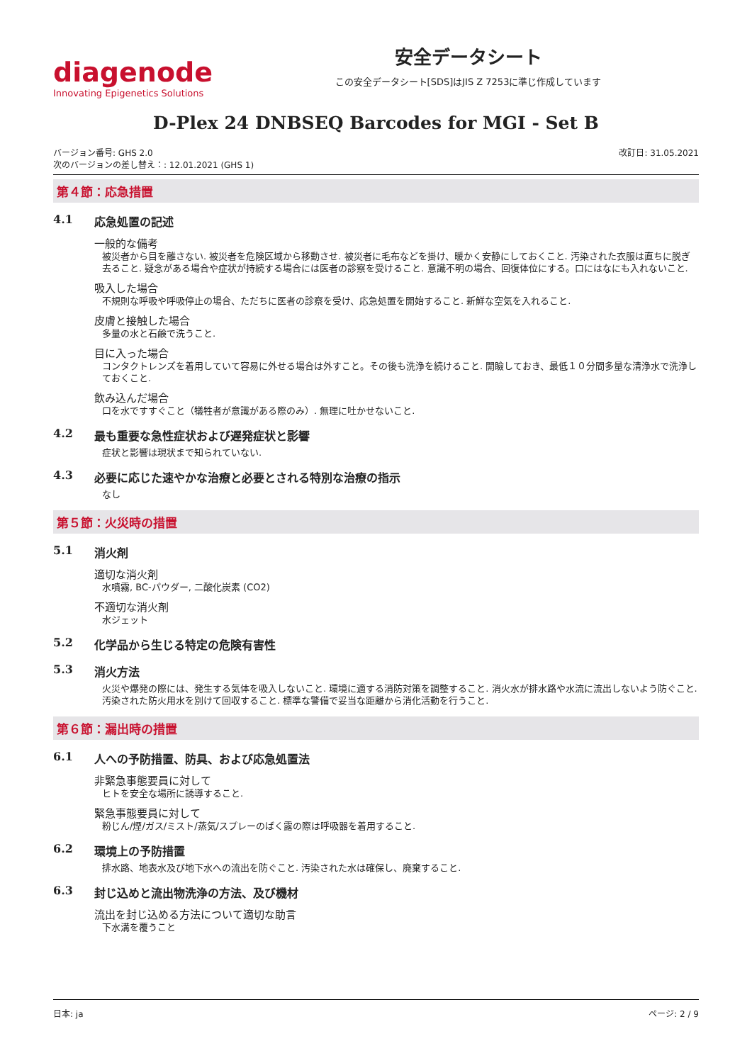diagenode
Innovating Epigenetics Solutions
安全データシート
この安全データシート[SDS]はJIS Z 7253に準じ作成しています
D-Plex 24 DNBSEQ Barcodes for MGI - Set B
バージョン番号: GHS 2.0
次のバージョンの差し替え：: 12.01.2021 (GHS 1)
改訂日: 31.05.2021
第４節：応急措置
4.1 応急処置の記述
一般的な備考
被災者から目を離さない. 被災者を危険区域から移動させ. 被災者に毛布などを掛け、暖かく安静にしておくこと. 汚染された衣服は直ちに脱ぎ去ること. 疑念がある場合や症状が持続する場合には医者の診察を受けること. 意識不明の場合、回復体位にする。口にはなにも入れないこと.
吸入した場合
不規則な呼吸や呼吸停止の場合、ただちに医者の診察を受け、応急処置を開始すること. 新鮮な空気を入れること.
皮膚と接触した場合
多量の水と石鹸で洗うこと.
目に入った場合
コンタクトレンズを着用していて容易に外せる場合は外すこと。その後も洗浄を続けること. 開瞼しておき、最低１０分間多量な清浄水で洗浄しておくこと.
飲み込んだ場合
口を水ですすぐこと（犠牲者が意識がある際のみ）. 無理に吐かせないこと.
4.2 最も重要な急性症状および遅発症状と影響
症状と影響は現状まで知られていない.
4.3 必要に応じた速やかな治療と必要とされる特別な治療の指示
なし
第５節：火災時の措置
5.1 消火剤
適切な消火剤
水噴霧, BC-パウダー, 二酸化炭素 (CO2)
不適切な消火剤
水ジェット
5.2 化学品から生じる特定の危険有害性
5.3 消火方法
火災や爆発の際には、発生する気体を吸入しないこと. 環境に適する消防対策を調整すること. 消火水が排水路や水流に流出しないよう防ぐこと. 汚染された防火用水を別けて回収すること. 標準な警備で妥当な距離から消化活動を行うこと.
第６節：漏出時の措置
6.1 人への予防措置、防具、および応急処置法
非緊急事態要員に対して
ヒトを安全な場所に誘導すること.
緊急事態要員に対して
粉じん/煙/ガス/ミスト/蒸気/スプレーのばく露の際は呼吸器を着用すること.
6.2 環境上の予防措置
排水路、地表水及び地下水への流出を防ぐこと. 汚染された水は確保し、廃棄すること.
6.3 封じ込めと流出物洗浄の方法、及び機材
流出を封じ込める方法について適切な助言
下水溝を覆うこと
日本: ja ページ: 2 / 9